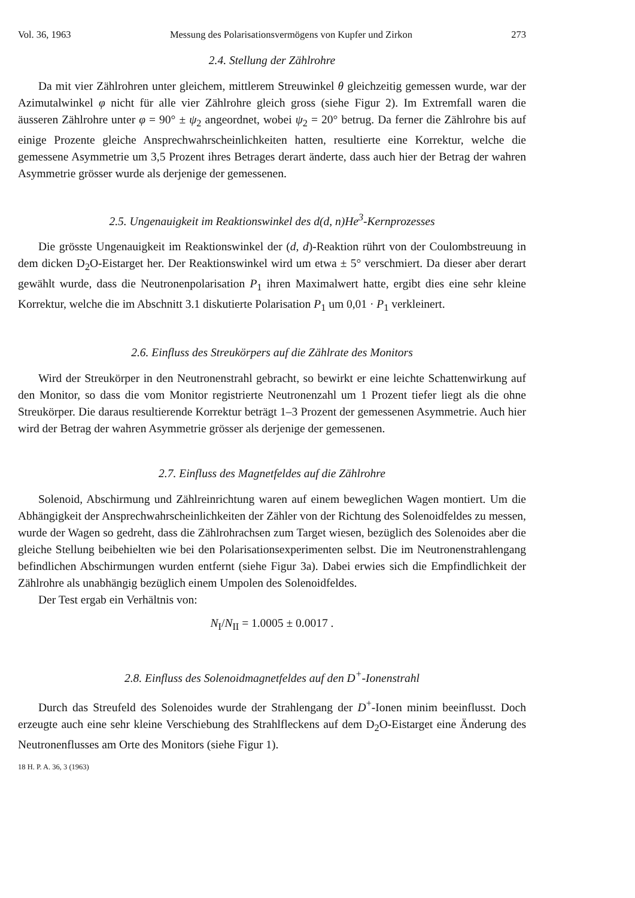Vol. 36, 1963 Messung des Polarisationsvermögens von Kupfer und Zirkon 273
2.4. Stellung der Zählrohre
Da mit vier Zählrohren unter gleichem, mittlerem Streuwinkel θ gleichzeitig gemessen wurde, war der Azimutalwinkel φ nicht für alle vier Zählrohre gleich gross (siehe Figur 2). Im Extremfall waren die äusseren Zählrohre unter φ = 90° ± ψ<sub>2</sub> angeordnet, wobei ψ<sub>2</sub> = 20° betrug. Da ferner die Zählrohre bis auf einige Prozente gleiche Ansprechwahrscheinlichkeiten hatten, resultierte eine Korrektur, welche die gemessene Asymmetrie um 3,5 Prozent ihres Betrages derart änderte, dass auch hier der Betrag der wahren Asymmetrie grösser wurde als derjenige der gemessenen.
2.5. Ungenauigkeit im Reaktionswinkel des d(d, n)He<sup>3</sup>-Kernprozesses
Die grösste Ungenauigkeit im Reaktionswinkel der (d, d)-Reaktion rührt von der Coulombstreuung in dem dicken D<sub>2</sub>O-Eistarget her. Der Reaktionswinkel wird um etwa ± 5° verschmiert. Da dieser aber derart gewählt wurde, dass die Neutronenpolarisation P<sub>1</sub> ihren Maximalwert hatte, ergibt dies eine sehr kleine Korrektur, welche die im Abschnitt 3.1 diskutierte Polarisation P<sub>1</sub> um 0,01 · P<sub>1</sub> verkleinert.
2.6. Einfluss des Streukörpers auf die Zählrate des Monitors
Wird der Streukörper in den Neutronenstrahl gebracht, so bewirkt er eine leichte Schattenwirkung auf den Monitor, so dass die vom Monitor registrierte Neutronenzahl um 1 Prozent tiefer liegt als die ohne Streukörper. Die daraus resultierende Korrektur beträgt 1–3 Prozent der gemessenen Asymmetrie. Auch hier wird der Betrag der wahren Asymmetrie grösser als derjenige der gemessenen.
2.7. Einfluss des Magnetfeldes auf die Zählrohre
Solenoid, Abschirmung und Zählreinrichtung waren auf einem beweglichen Wagen montiert. Um die Abhängigkeit der Ansprechwahrscheinlichkeiten der Zähler von der Richtung des Solenoidfeldes zu messen, wurde der Wagen so gedreht, dass die Zählrohrachsen zum Target wiesen, bezüglich des Solenoides aber die gleiche Stellung beibehielten wie bei den Polarisationsexperimenten selbst. Die im Neutronenstrahlengang befindlichen Abschirmungen wurden entfernt (siehe Figur 3a). Dabei erwies sich die Empfindlichkeit der Zählrohre als unabhängig bezüglich einem Umpolen des Solenoidfeldes.
Der Test ergab ein Verhältnis von:
N<sub>I</sub>/N<sub>II</sub> = 1.0005 ± 0.0017 .
2.8. Einfluss des Solenoidmagnetfeldes auf den D<sup>+</sup>-Ionenstrahl
Durch das Streufeld des Solenoides wurde der Strahlengang der D<sup>+</sup>-Ionen minim beeinflusst. Doch erzeugte auch eine sehr kleine Verschiebung des Strahlfleckens auf dem D<sub>2</sub>O-Eistarget eine Änderung des Neutronenflusses am Orte des Monitors (siehe Figur 1).
18 H. P. A. 36, 3 (1963)